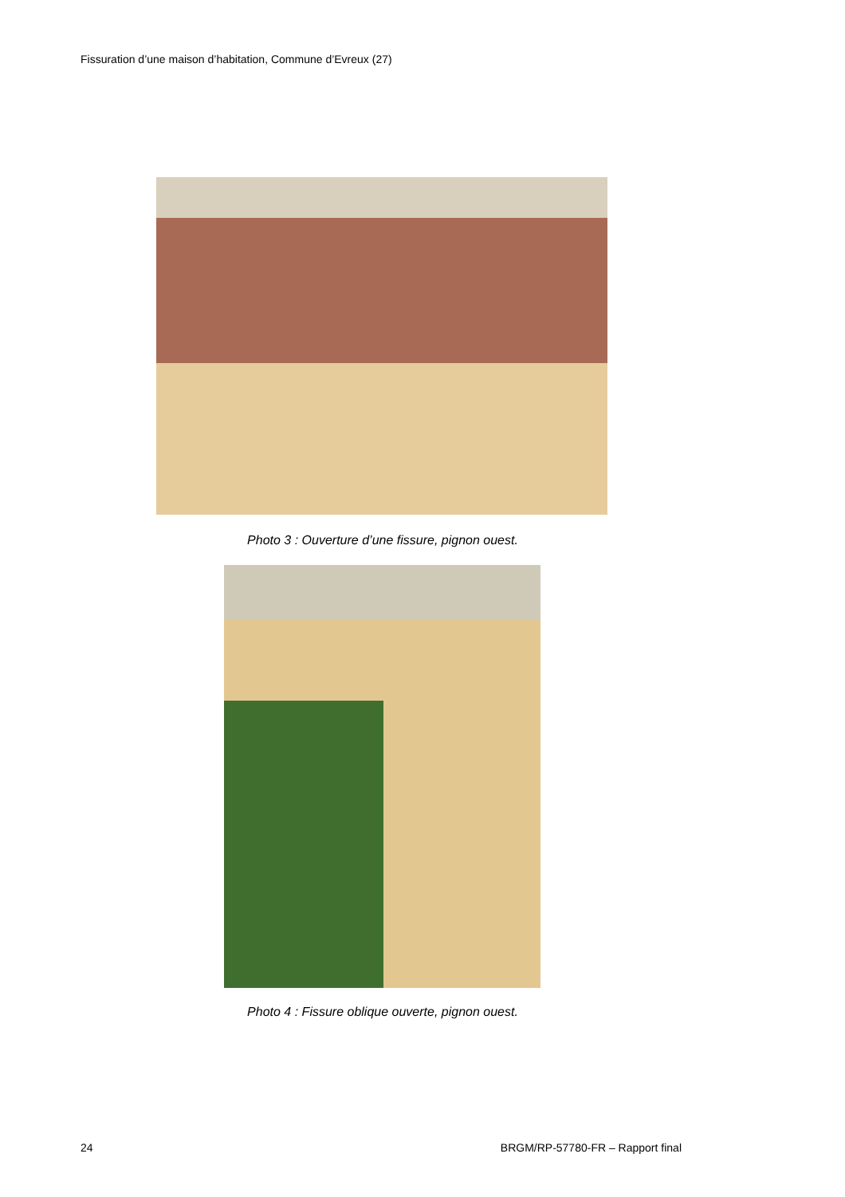Fissuration d’une maison d’habitation, Commune d’Evreux (27)
Photo 3 : Ouverture d’une fissure, pignon ouest.
Photo 4 : Fissure oblique ouverte, pignon ouest.
24
BRGM/RP-57780-FR – Rapport final